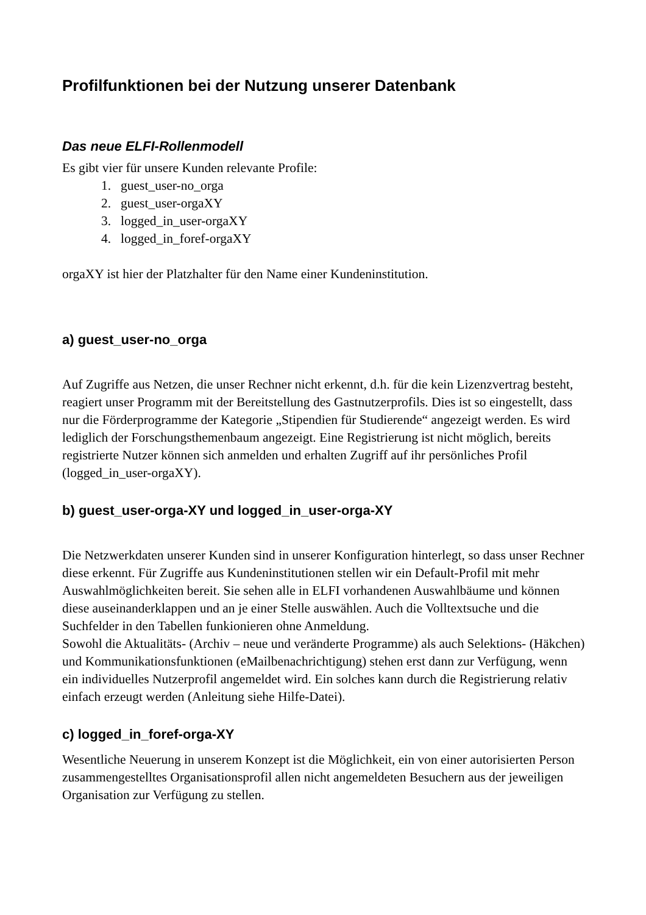Profilfunktionen bei der Nutzung unserer Datenbank
Das neue ELFI-Rollenmodell
Es gibt vier für unsere Kunden relevante Profile:
1. guest_user-no_orga
2. guest_user-orgaXY
3. logged_in_user-orgaXY
4. logged_in_foref-orgaXY
orgaXY ist hier der Platzhalter für den Name einer Kundeninstitution.
a) guest_user-no_orga
Auf Zugriffe aus Netzen, die unser Rechner nicht erkennt, d.h. für die kein Lizenzvertrag besteht, reagiert unser Programm mit der Bereitstellung des Gastnutzerprofils. Dies ist so eingestellt, dass nur die Förderprogramme der Kategorie „Stipendien für Studierende“ angezeigt werden. Es wird lediglich der Forschungsthemenbaum angezeigt. Eine Registrierung ist nicht möglich, bereits registrierte Nutzer können sich anmelden und erhalten Zugriff auf ihr persönliches Profil (logged_in_user-orgaXY).
b) guest_user-orga-XY und logged_in_user-orga-XY
Die Netzwerkdaten unserer Kunden sind in unserer Konfiguration hinterlegt, so dass unser Rechner diese erkennt. Für Zugriffe aus Kundeninstitutionen stellen wir ein Default-Profil mit mehr Auswahlmöglichkeiten bereit. Sie sehen alle in ELFI vorhandenen Auswahlbäume und können diese auseinanderklappen und an je einer Stelle auswählen. Auch die Volltextsuche und die Suchfelder in den Tabellen funkionieren ohne Anmeldung.
Sowohl die Aktualitäts- (Archiv – neue und veränderte Programme) als auch Selektions- (Häkchen) und Kommunikationsfunktionen (eMailbenachrichtigung) stehen erst dann zur Verfügung, wenn ein individuelles Nutzerprofil angemeldet wird. Ein solches kann durch die Registrierung relativ einfach erzeugt werden (Anleitung siehe Hilfe-Datei).
c) logged_in_foref-orga-XY
Wesentliche Neuerung in unserem Konzept ist die Möglichkeit, ein von einer autorisierten Person zusammengestelltes Organisationsprofil allen nicht angemeldeten Besuchern aus der jeweiligen Organisation zur Verfügung zu stellen.